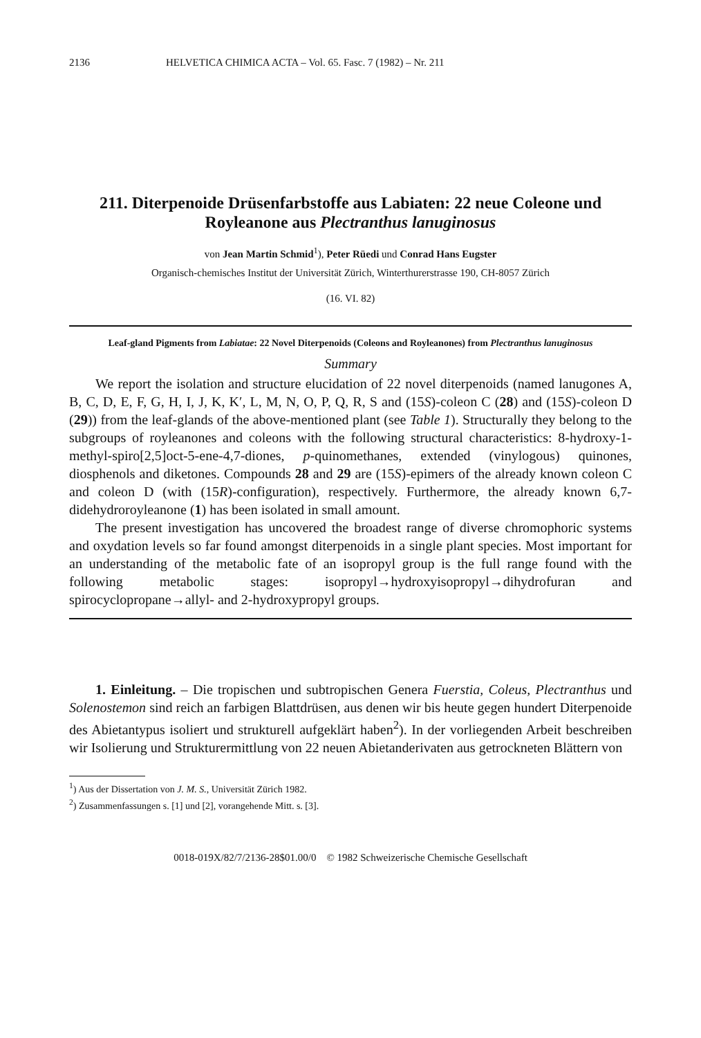2136 HELVETICA CHIMICA ACTA – Vol. 65. Fasc. 7 (1982) – Nr. 211
211. Diterpenoide Drüsenfarbstoffe aus Labiaten: 22 neue Coleone und Royleanone aus Plectranthus lanuginosus
von Jean Martin Schmid<sup>1</sup>), Peter Rüedi und Conrad Hans Eugster
Organisch-chemisches Institut der Universität Zürich, Winterthurerstrasse 190, CH-8057 Zürich
(16. VI. 82)
Leaf-gland Pigments from Labiatae: 22 Novel Diterpenoids (Coleons and Royleanones) from Plectranthus lanuginosus
Summary
We report the isolation and structure elucidation of 22 novel diterpenoids (named lanugones A, B, C, D, E, F, G, H, I, J, K, K′, L, M, N, O, P, Q, R, S and (15S)-coleon C (28) and (15S)-coleon D (29)) from the leaf-glands of the above-mentioned plant (see Table 1). Structurally they belong to the subgroups of royleanones and coleons with the following structural characteristics: 8-hydroxy-1-methyl-spiro[2,5]oct-5-ene-4,7-diones, p-quinomethanes, extended (vinylogous) quinones, diosphenols and diketones. Compounds 28 and 29 are (15S)-epimers of the already known coleon C and coleon D (with (15R)-configuration), respectively. Furthermore, the already known 6,7-didehydroroyleanone (1) has been isolated in small amount.
The present investigation has uncovered the broadest range of diverse chromophoric systems and oxydation levels so far found amongst diterpenoids in a single plant species. Most important for an understanding of the metabolic fate of an isopropyl group is the full range found with the following metabolic stages: isopropyl→hydroxyisopropyl→dihydrofuran and spirocyclopropane→allyl- and 2-hydroxypropyl groups.
1. Einleitung. – Die tropischen und subtropischen Genera Fuerstia, Coleus, Plectranthus und Solenostemon sind reich an farbigen Blattdrüsen, aus denen wir bis heute gegen hundert Diterpenoide des Abietantypus isoliert und strukturell aufgeklärt haben<sup>2</sup>). In der vorliegenden Arbeit beschreiben wir Isolierung und Strukturermittlung von 22 neuen Abietanderivaten aus getrockneten Blättern von
<sup>1</sup>) Aus der Dissertation von J. M. S., Universität Zürich 1982.
<sup>2</sup>) Zusammenfassungen s. [1] und [2], vorangehende Mitt. s. [3].
0018-019X/82/7/2136-28$01.00/0 © 1982 Schweizerische Chemische Gesellschaft